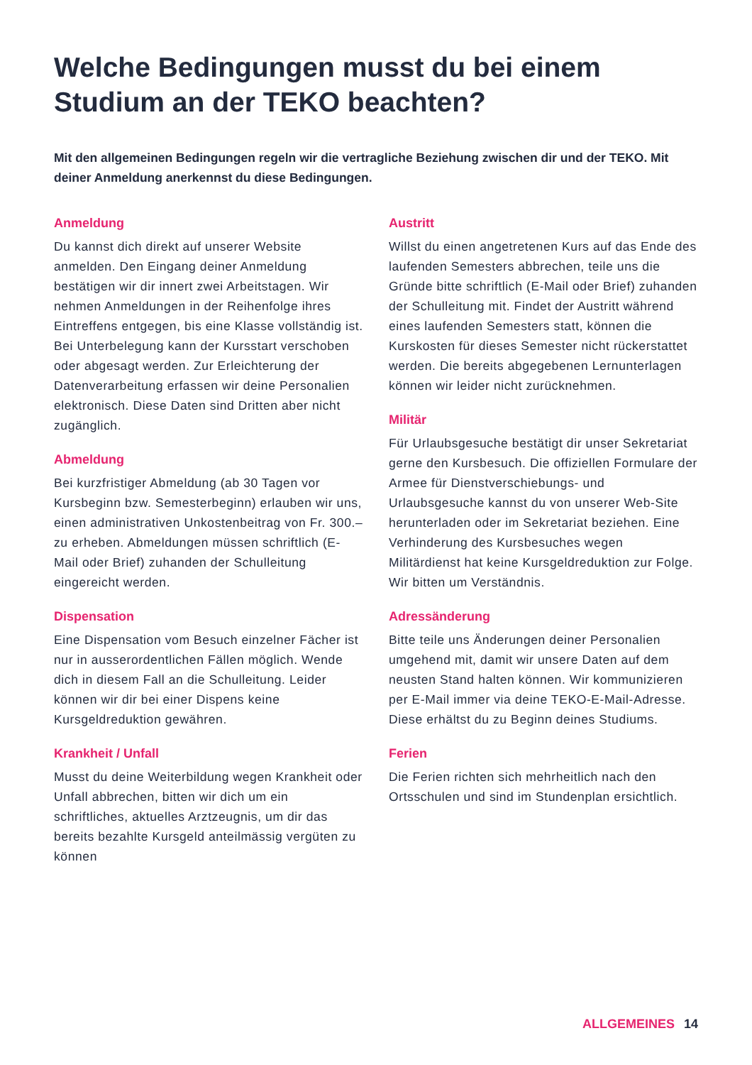Welche Bedingungen musst du bei einem Studium an der TEKO beachten?
Mit den allgemeinen Bedingungen regeln wir die vertragliche Beziehung zwischen dir und der TEKO. Mit deiner Anmeldung anerkennst du diese Bedingungen.
Anmeldung
Du kannst dich direkt auf unserer Website anmelden. Den Eingang deiner Anmeldung bestätigen wir dir innert zwei Arbeitstagen. Wir nehmen Anmeldungen in der Reihenfolge ihres Eintreffens entgegen, bis eine Klasse vollständig ist. Bei Unterbelegung kann der Kursstart verschoben oder abgesagt werden. Zur Erleichterung der Datenverarbeitung erfassen wir deine Personalien elektronisch. Diese Daten sind Dritten aber nicht zugänglich.
Abmeldung
Bei kurzfristiger Abmeldung (ab 30 Tagen vor Kursbeginn bzw. Semesterbeginn) erlauben wir uns, einen administrativen Unkostenbeitrag von Fr. 300.– zu erheben. Abmeldungen müssen schriftlich (E-Mail oder Brief) zuhanden der Schulleitung eingereicht werden.
Dispensation
Eine Dispensation vom Besuch einzelner Fächer ist nur in ausserordentlichen Fällen möglich. Wende dich in diesem Fall an die Schulleitung. Leider können wir dir bei einer Dispens keine Kursgeldreduktion gewähren.
Krankheit / Unfall
Musst du deine Weiterbildung wegen Krankheit oder Unfall abbrechen, bitten wir dich um ein schriftliches, aktuelles Arztzeugnis, um dir das bereits bezahlte Kursgeld anteilmässig vergüten zu können
Austritt
Willst du einen angetretenen Kurs auf das Ende des laufenden Semesters abbrechen, teile uns die Gründe bitte schriftlich (E-Mail oder Brief) zuhanden der Schulleitung mit. Findet der Austritt während eines laufenden Semesters statt, können die Kurskosten für dieses Semester nicht rückerstattet werden. Die bereits abgegebenen Lernunterlagen können wir leider nicht zurücknehmen.
Militär
Für Urlaubsgesuche bestätigt dir unser Sekretariat gerne den Kursbesuch. Die offiziellen Formulare der Armee für Dienstverschiebungs- und Urlaubsgesuche kannst du von unserer Web-Site herunterladen oder im Sekretariat beziehen. Eine Verhinderung des Kursbesuches wegen Militärdienst hat keine Kursgeldreduktion zur Folge. Wir bitten um Verständnis.
Adressänderung
Bitte teile uns Änderungen deiner Personalien umgehend mit, damit wir unsere Daten auf dem neusten Stand halten können. Wir kommunizieren per E-Mail immer via deine TEKO-E-Mail-Adresse. Diese erhältst du zu Beginn deines Studiums.
Ferien
Die Ferien richten sich mehrheitlich nach den Ortsschulen und sind im Stundenplan ersichtlich.
ALLGEMEINES 14